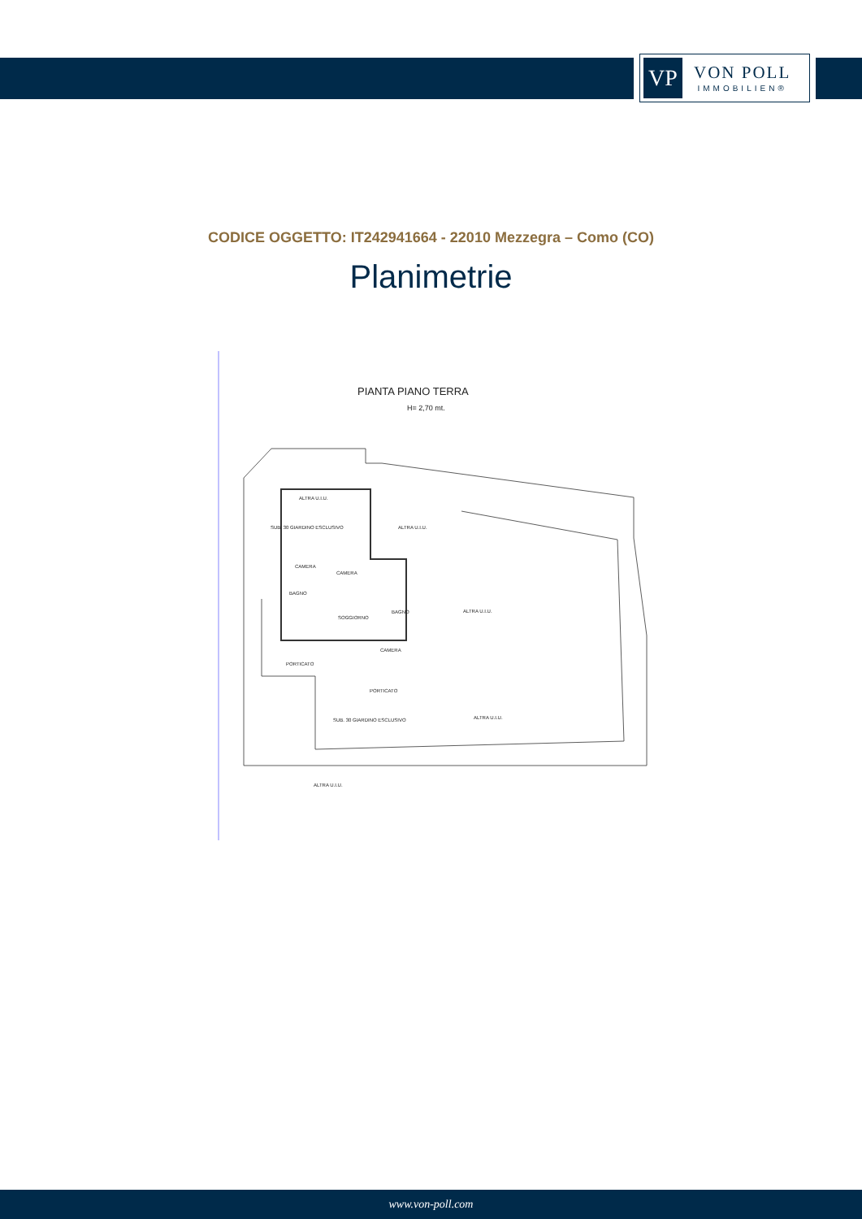VP
VON POLL
IMMOBILIEN®
CODICE OGGETTO: IT242941664 - 22010 Mezzegra – Como (CO)
Planimetrie
PIANTA PIANO TERRA
H= 2,70 mt.
ALTRA U.I.U.
SUB. 30 GIARDINO ESCLUSIVO
ALTRA U.I.U.
CAMERA
CAMERA
BAGNO
SOGGIORNO
BAGNO
ALTRA U.I.U.
CAMERA
PORTICATO
PORTICATO
SUB. 30 GIARDINO ESCLUSIVO
ALTRA U.I.U.
ALTRA U.I.U.
www.von-poll.com